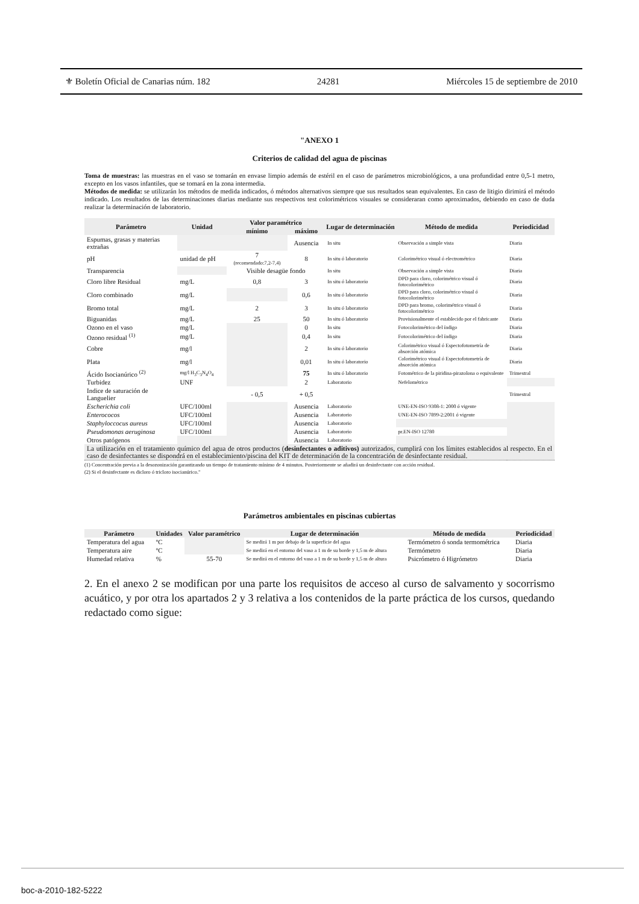⚜ Boletín Oficial de Canarias núm. 182 24281 Miércoles 15 de septiembre de 2010
"ANEXO 1
Criterios de calidad del agua de piscinas
Toma de muestras: las muestras en el vaso se tomarán en envase limpio además de estéril en el caso de parámetros microbiológicos, a una profundidad entre 0,5-1 metro, excepto en los vasos infantiles, que se tomará en la zona intermedia.
Métodos de medida: se utilizarán los métodos de medida indicados, ó métodos alternativos siempre que sus resultados sean equivalentes. En caso de litigio dirimirá el método indicado. Los resultados de las determinaciones diarias mediante sus respectivos test colorimétricos visuales se consideraran como aproximados, debiendo en caso de duda realizar la determinación de laboratorio.
| Parámetro | Unidad | Valor paramétrico | | Lugar de determinación | Método de medida | Periodicidad |
| --- | --- | --- | --- | --- | --- | --- |
| | | mínimo | máximo | | | |
| Espumas, grasas y materias extrañas | | | Ausencia | In situ | Observación a simple vista | Diaria |
| pH | unidad de pH | 7 (recomendado:7,2-7,4) | 8 | In situ ó laboratorio | Colorimétrico visual ó electrométrico | Diaria |
| Transparencia | | Visible desagüe fondo | | In situ | Observación a simple vista | Diaria |
| Cloro libre Residual | mg/L | 0,8 | 3 | In situ ó laboratorio | DPD para cloro, colorimétrico visual ó fotocolorimétrico | Diaria |
| Cloro combinado | mg/L | | 0,6 | In situ ó laboratorio | DPD para cloro, colorimétrico visual ó fotocolorimétrico | Diaria |
| Bromo total | mg/L | 2 | 3 | In situ ó laboratorio | DPD para bromo, colorimétrico visual ó fotocolorimétrico | Diaria |
| Biguanidas | mg/L | 25 | 50 | In situ ó laboratorio | Provisionalmente el establecido por el fabricante | Diaria |
| Ozono en el vaso | mg/L | | 0 | In situ | Fotocolorimétrico del índigo | Diaria |
| Ozono residual <sup>(1)</sup> | mg/L | | 0,4 | In situ | Fotocolorimétrico del índigo | Diaria |
| Cobre | mg/l | | 2 | In situ ó laboratorio | Colorimétrico visual ó Espectofotometría de absorción atómica | Diaria |
| Plata | mg/l | | 0,01 | In situ ó laboratorio | Colorimétrico visual ó Espectofotometría de absorción atómica | Diaria |
| Ácido Isocianúrico <sup>(2)</sup> | mg/l H<sub>3</sub>C<sub>3</sub>N<sub>4</sub>O<sub>4</sub> | | 75 | In situ ó laboratorio | Fotométrico de la piridina-pirazolona o equivalente | Trimestral |
| Turbidez | UNF | | 2 | Laboratorio | Nefelométrico | |
| Indice de saturación de Languelier | | - 0,5 | + 0,5 | | | Trimestral |
| Escherichia coli | UFC/100ml | | Ausencia | Laboratorio | UNE-EN-ISO 9308-1: 2000 ó vigente | |
| Enterococos | UFC/100ml | | Ausencia | Laboratorio | UNE-EN-ISO 7899-2:2001 ó vigente | |
| Staphyloccocus aureus | UFC/100ml | | Ausencia | Laboratorio | | |
| Pseudomonas aeruginosa | UFC/100ml | | Ausencia | Laboratorio | pr.EN-ISO 12780 | |
| Otros patógenos | | | Ausencia | Laboratorio | | |
| La utilización en el tratamiento químico del agua de otros productos ( desinfectantes o aditivos) autorizados, cumplirá con los límites establecidos al respecto. En el caso de desinfectantes se dispondrá en el establecimiento/piscina del KIT de determinación de la concentración de desinfectante residual. | | | | | | |
(1) Concentración previa a la desozonización garantizando un tiempo de tratamiento mínimo de 4 minutos. Posteriormente se añadirá un desinfectante con acción residual.
(2) Si el desinfectante es dicloro ó tricloro isocianúrico."
Parámetros ambientales en piscinas cubiertas
| Parámetro | Unidades | Valor paramétrico | Lugar de determinación | Método de medida | Periodicidad |
| --- | --- | --- | --- | --- | --- |
| Temperatura del agua | ºC | | Se medirá 1 m por debajo de la superficie del agua | Termómetro ó sonda termométrica | Diaria |
| Temperatura aire | ºC | | Se medirá en el entorno del vaso a 1 m de su borde y 1,5 m de altura | Termómetro | Diaria |
| Humedad relativa | % | 55-70 | Se medirá en el entorno del vaso a 1 m de su borde y 1,5 m de altura | Psicrómetro ó Higrómetro | Diaria |
2. En el anexo 2 se modifican por una parte los requisitos de acceso al curso de salvamento y socorrismo acuático, y por otra los apartados 2 y 3 relativa a los contenidos de la parte práctica de los cursos, quedando redactado como sigue:
boc-a-2010-182-5222